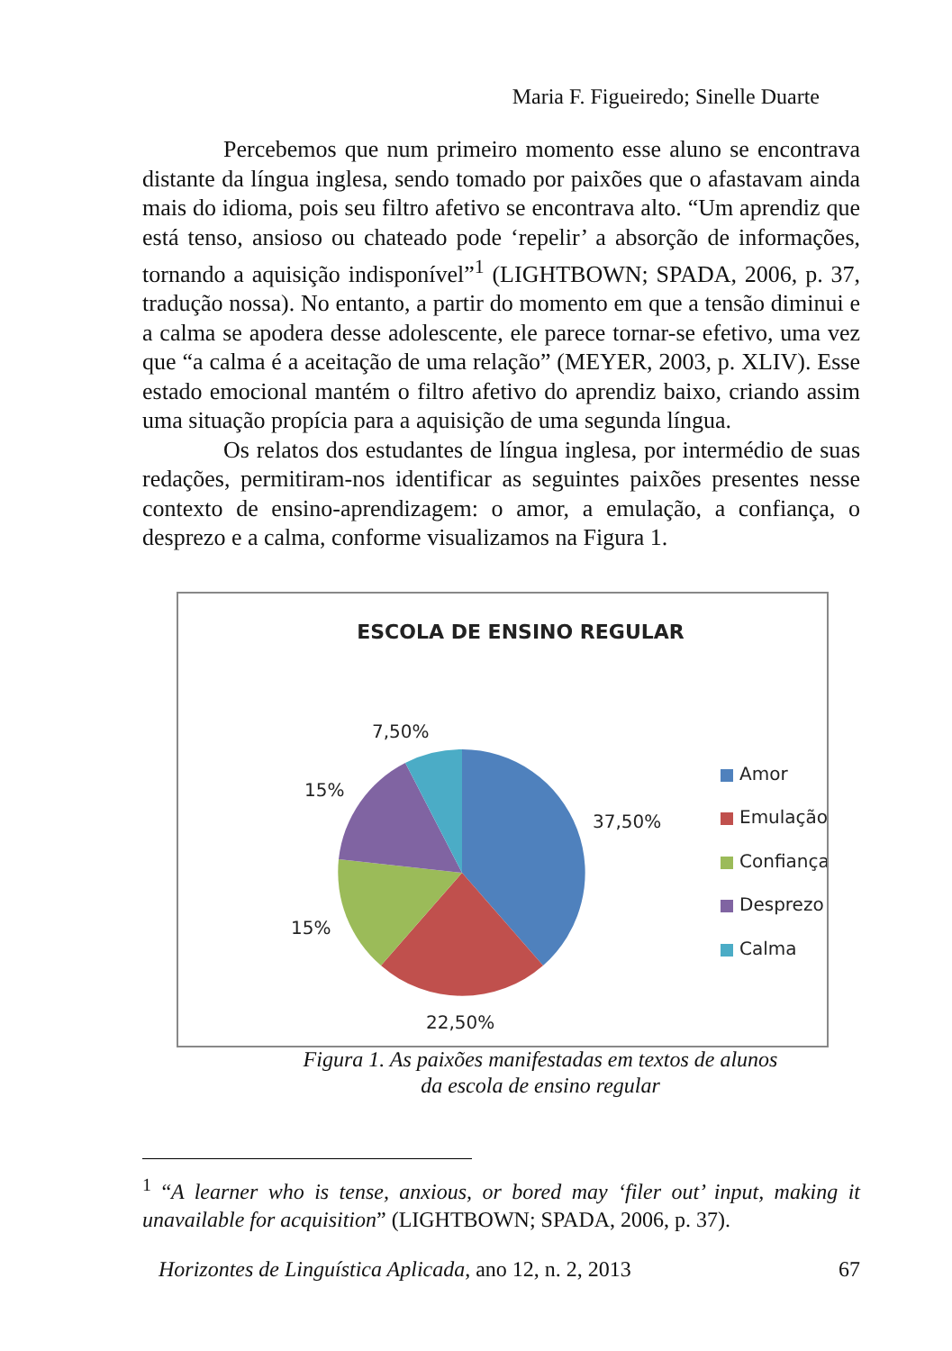Maria F. Figueiredo; Sinelle Duarte
Percebemos que num primeiro momento esse aluno se encontrava distante da língua inglesa, sendo tomado por paixões que o afastavam ainda mais do idioma, pois seu filtro afetivo se encontrava alto. “Um aprendiz que está tenso, ansioso ou chateado pode ‘repelir’ a absorção de informações, tornando a aquisição indisponível”<sup>1</sup> (LIGHTBOWN; SPADA, 2006, p. 37, tradução nossa). No entanto, a partir do momento em que a tensão diminui e a calma se apodera desse adolescente, ele parece tornar-se efetivo, uma vez que “a calma é a aceitação de uma relação” (MEYER, 2003, p. XLIV). Esse estado emocional mantém o filtro afetivo do aprendiz baixo, criando assim uma situação propícia para a aquisição de uma segunda língua.
Os relatos dos estudantes de língua inglesa, por intermédio de suas redações, permitiram-nos identificar as seguintes paixões presentes nesse contexto de ensino-aprendizagem: o amor, a emulação, a confiança, o desprezo e a calma, conforme visualizamos na Figura 1.
ESCOLA DE ENSINO REGULAR
7,50%
15%
37,50%
15%
22,50%
Amor
Emulação
Confiança
Desprezo
Calma
Figura 1. As paixões manifestadas em textos de alunos
da escola de ensino regular
<sup>1</sup> “A learner who is tense, anxious, or bored may ‘filer out’ input, making it unavailable for acquisition” (LIGHTBOWN; SPADA, 2006, p. 37).
Horizontes de Linguística Aplicada, ano 12, n. 2, 2013 67